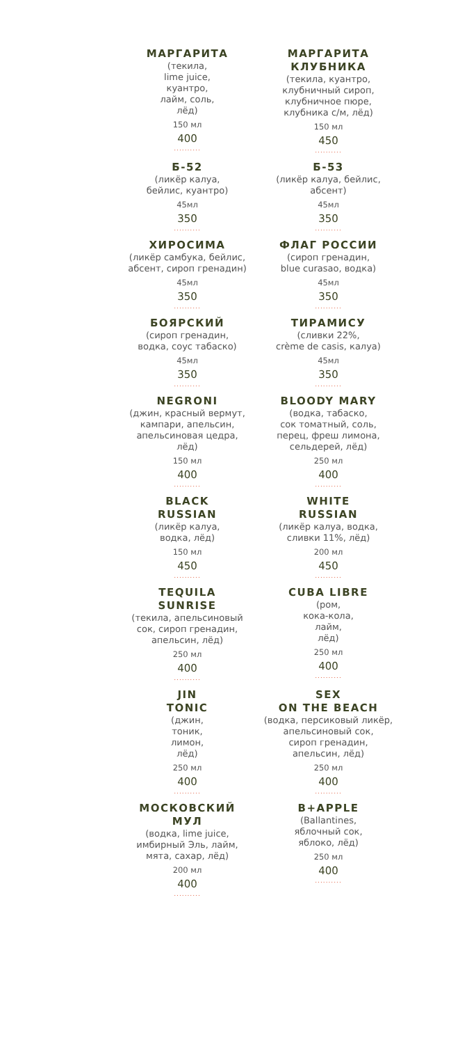МАРГАРИТА
(текила,
lime juice,
куантро,
лайм, соль,
лёд)
150 мл
400
..........
МАРГАРИТА
КЛУБНИКА
(текила, куантро,
клубничный сироп,
клубничное пюре,
клубника с/м, лёд)
150 мл
450
..........
Б-52
(ликёр калуа,
бейлис, куантро)
45мл
350
..........
Б-53
(ликёр калуа, бейлис,
абсент)
45мл
350
..........
ХИРОСИМА
(ликёр самбука, бейлис,
абсент, сироп гренадин)
45мл
350
..........
ФЛАГ РОССИИ
(сироп гренадин,
blue curasao, водка)
45мл
350
..........
БОЯРСКИЙ
(сироп гренадин,
водка, соус табаско)
45мл
350
..........
ТИРАМИСУ
(сливки 22%,
crème de casis, калуа)
45мл
350
..........
NEGRONI
(джин, красный вермут,
кампари, апельсин,
апельсиновая цедра,
лёд)
150 мл
400
..........
BLOODY MARY
(водка, табаско,
сок томатный, соль,
перец, фреш лимона,
сельдерей, лёд)
250 мл
400
..........
BLACK
RUSSIAN
(ликёр калуа,
водка, лёд)
150 мл
450
..........
WHITE
RUSSIAN
(ликёр калуа, водка,
сливки 11%, лёд)
200 мл
450
..........
TEQUILA
SUNRISE
(текила, апельсиновый
сок, сироп гренадин,
апельсин, лёд)
250 мл
400
..........
CUBA LIBRE
(ром,
кока-кола,
лайм,
лёд)
250 мл
400
..........
JIN
TONIC
(джин,
тоник,
лимон,
лёд)
250 мл
400
..........
SEX
ON THE BEACH
(водка, персиковый ликёр,
апельсиновый сок,
сироп гренадин,
апельсин, лёд)
250 мл
400
..........
МОСКОВСКИЙ
МУЛ
(водка, lime juice,
имбирный Эль, лайм,
мята, сахар, лёд)
200 мл
400
..........
B+APPLE
(Ballantines,
яблочный сок,
яблоко, лёд)
250 мл
400
..........